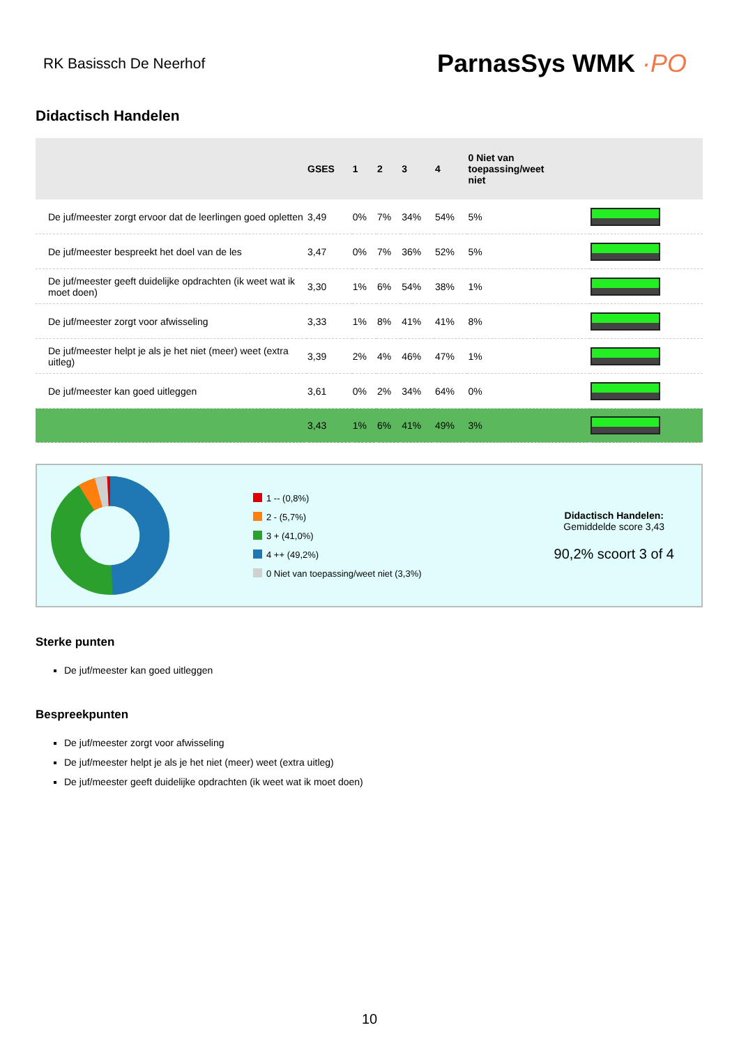RK Basissch De Neerhof
ParnasSys WMK ·PO
Didactisch Handelen
| | GSES | 1 | 2 | 3 | 4 | 0 Niet van toepassing/weet niet | |
| --- | --- | --- | --- | --- | --- | --- | --- |
| De juf/meester zorgt ervoor dat de leerlingen goed opletten | 3,49 | 0% | 7% | 34% | 54% | 5% | |
| De juf/meester bespreekt het doel van de les | 3,47 | 0% | 7% | 36% | 52% | 5% | |
| De juf/meester geeft duidelijke opdrachten (ik weet wat ik moet doen) | 3,30 | 1% | 6% | 54% | 38% | 1% | |
| De juf/meester zorgt voor afwisseling | 3,33 | 1% | 8% | 41% | 41% | 8% | |
| De juf/meester helpt je als je het niet (meer) weet (extra uitleg) | 3,39 | 2% | 4% | 46% | 47% | 1% | |
| De juf/meester kan goed uitleggen | 3,61 | 0% | 2% | 34% | 64% | 0% | |
| | 3,43 | 1% | 6% | 41% | 49% | 3% | |
1 -- (0,8%)
2 - (5,7%)
3 + (41,0%)
4 ++ (49,2%)
0 Niet van toepassing/weet niet (3,3%)
Didactisch Handelen:
Gemiddelde score 3,43
90,2% scoort 3 of 4
Sterke punten
De juf/meester kan goed uitleggen
Bespreekpunten
De juf/meester zorgt voor afwisseling
De juf/meester helpt je als je het niet (meer) weet (extra uitleg)
De juf/meester geeft duidelijke opdrachten (ik weet wat ik moet doen)
10